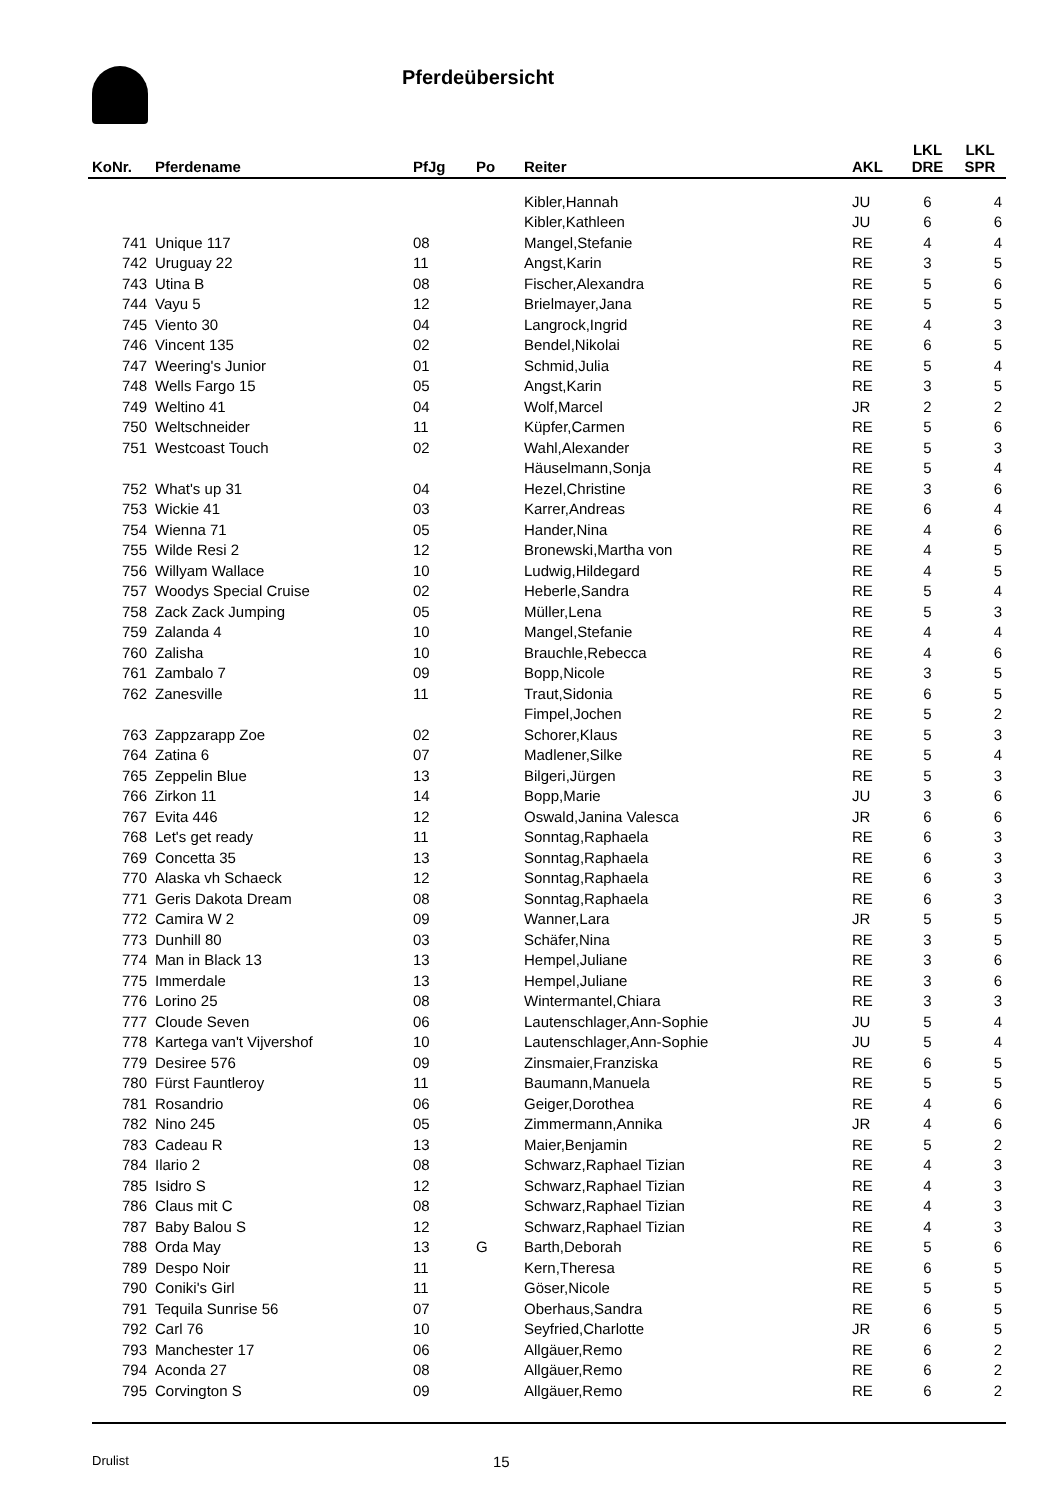Pferdeübersicht
| KoNr. | Pferdename | PfJg | Po | Reiter | AKL | LKL DRE | LKL SPR |
| --- | --- | --- | --- | --- | --- | --- | --- |
| | | | | Kibler,Hannah | JU | 6 | 4 |
| | | | | Kibler,Kathleen | JU | 6 | 6 |
| 741 | Unique 117 | 08 | | Mangel,Stefanie | RE | 4 | 4 |
| 742 | Uruguay 22 | 11 | | Angst,Karin | RE | 3 | 5 |
| 743 | Utina B | 08 | | Fischer,Alexandra | RE | 5 | 6 |
| 744 | Vayu 5 | 12 | | Brielmayer,Jana | RE | 5 | 5 |
| 745 | Viento 30 | 04 | | Langrock,Ingrid | RE | 4 | 3 |
| 746 | Vincent 135 | 02 | | Bendel,Nikolai | RE | 6 | 5 |
| 747 | Weering's Junior | 01 | | Schmid,Julia | RE | 5 | 4 |
| 748 | Wells Fargo 15 | 05 | | Angst,Karin | RE | 3 | 5 |
| 749 | Weltino 41 | 04 | | Wolf,Marcel | JR | 2 | 2 |
| 750 | Weltschneider | 11 | | Küpfer,Carmen | RE | 5 | 6 |
| 751 | Westcoast Touch | 02 | | Wahl,Alexander | RE | 5 | 3 |
| | | | | Häuselmann,Sonja | RE | 5 | 4 |
| 752 | What's up 31 | 04 | | Hezel,Christine | RE | 3 | 6 |
| 753 | Wickie 41 | 03 | | Karrer,Andreas | RE | 6 | 4 |
| 754 | Wienna 71 | 05 | | Hander,Nina | RE | 4 | 6 |
| 755 | Wilde Resi 2 | 12 | | Bronewski,Martha von | RE | 4 | 5 |
| 756 | Willyam Wallace | 10 | | Ludwig,Hildegard | RE | 4 | 5 |
| 757 | Woodys Special Cruise | 02 | | Heberle,Sandra | RE | 5 | 4 |
| 758 | Zack Zack Jumping | 05 | | Müller,Lena | RE | 5 | 3 |
| 759 | Zalanda 4 | 10 | | Mangel,Stefanie | RE | 4 | 4 |
| 760 | Zalisha | 10 | | Brauchle,Rebecca | RE | 4 | 6 |
| 761 | Zambalo 7 | 09 | | Bopp,Nicole | RE | 3 | 5 |
| 762 | Zanesville | 11 | | Traut,Sidonia | RE | 6 | 5 |
| | | | | Fimpel,Jochen | RE | 5 | 2 |
| 763 | Zappzarapp Zoe | 02 | | Schorer,Klaus | RE | 5 | 3 |
| 764 | Zatina 6 | 07 | | Madlener,Silke | RE | 5 | 4 |
| 765 | Zeppelin Blue | 13 | | Bilgeri,Jürgen | RE | 5 | 3 |
| 766 | Zirkon 11 | 14 | | Bopp,Marie | JU | 3 | 6 |
| 767 | Evita 446 | 12 | | Oswald,Janina Valesca | JR | 6 | 6 |
| 768 | Let's get ready | 11 | | Sonntag,Raphaela | RE | 6 | 3 |
| 769 | Concetta 35 | 13 | | Sonntag,Raphaela | RE | 6 | 3 |
| 770 | Alaska vh Schaeck | 12 | | Sonntag,Raphaela | RE | 6 | 3 |
| 771 | Geris Dakota Dream | 08 | | Sonntag,Raphaela | RE | 6 | 3 |
| 772 | Camira W 2 | 09 | | Wanner,Lara | JR | 5 | 5 |
| 773 | Dunhill 80 | 03 | | Schäfer,Nina | RE | 3 | 5 |
| 774 | Man in Black 13 | 13 | | Hempel,Juliane | RE | 3 | 6 |
| 775 | Immerdale | 13 | | Hempel,Juliane | RE | 3 | 6 |
| 776 | Lorino 25 | 08 | | Wintermantel,Chiara | RE | 3 | 3 |
| 777 | Cloude Seven | 06 | | Lautenschlager,Ann-Sophie | JU | 5 | 4 |
| 778 | Kartega van't Vijvershof | 10 | | Lautenschlager,Ann-Sophie | JU | 5 | 4 |
| 779 | Desiree 576 | 09 | | Zinsmaier,Franziska | RE | 6 | 5 |
| 780 | Fürst Fauntleroy | 11 | | Baumann,Manuela | RE | 5 | 5 |
| 781 | Rosandrio | 06 | | Geiger,Dorothea | RE | 4 | 6 |
| 782 | Nino 245 | 05 | | Zimmermann,Annika | JR | 4 | 6 |
| 783 | Cadeau R | 13 | | Maier,Benjamin | RE | 5 | 2 |
| 784 | Ilario 2 | 08 | | Schwarz,Raphael Tizian | RE | 4 | 3 |
| 785 | Isidro S | 12 | | Schwarz,Raphael Tizian | RE | 4 | 3 |
| 786 | Claus mit C | 08 | | Schwarz,Raphael Tizian | RE | 4 | 3 |
| 787 | Baby Balou S | 12 | | Schwarz,Raphael Tizian | RE | 4 | 3 |
| 788 | Orda May | 13 | G | Barth,Deborah | RE | 5 | 6 |
| 789 | Despo Noir | 11 | | Kern,Theresa | RE | 6 | 5 |
| 790 | Coniki's Girl | 11 | | Göser,Nicole | RE | 5 | 5 |
| 791 | Tequila Sunrise 56 | 07 | | Oberhaus,Sandra | RE | 6 | 5 |
| 792 | Carl 76 | 10 | | Seyfried,Charlotte | JR | 6 | 5 |
| 793 | Manchester 17 | 06 | | Allgäuer,Remo | RE | 6 | 2 |
| 794 | Aconda 27 | 08 | | Allgäuer,Remo | RE | 6 | 2 |
| 795 | Corvington S | 09 | | Allgäuer,Remo | RE | 6 | 2 |
Drulist 15